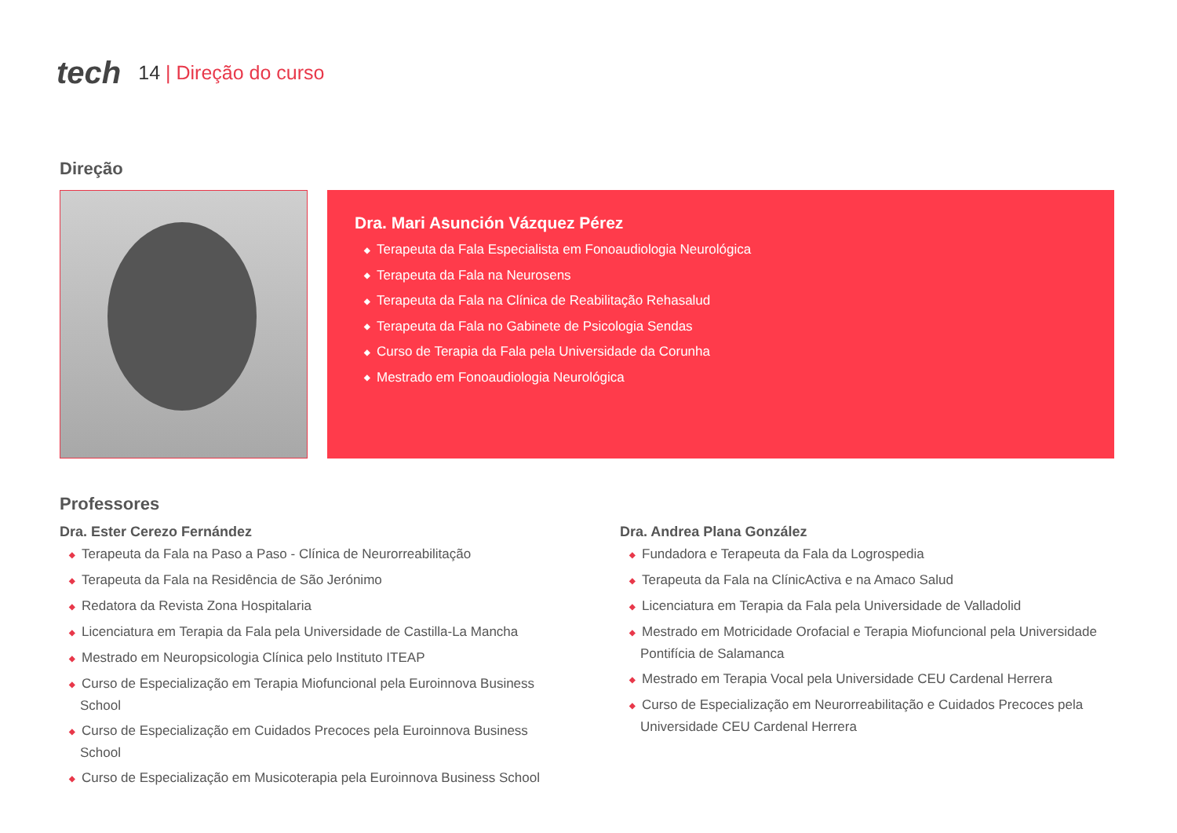tech
14 | Direção do curso
Direção
Dra. Mari Asunción Vázquez Pérez
◆ Terapeuta da Fala Especialista em Fonoaudiologia Neurológica
◆ Terapeuta da Fala na Neurosens
◆ Terapeuta da Fala na Clínica de Reabilitação Rehasalud
◆ Terapeuta da Fala no Gabinete de Psicologia Sendas
◆ Curso de Terapia da Fala pela Universidade da Corunha
◆ Mestrado em Fonoaudiologia Neurológica
Professores
Dra. Ester Cerezo Fernández
◆ Terapeuta da Fala na Paso a Paso - Clínica de Neurorreabilitação
◆ Terapeuta da Fala na Residência de São Jerónimo
◆ Redatora da Revista Zona Hospitalaria
◆ Licenciatura em Terapia da Fala pela Universidade de Castilla-La Mancha
◆ Mestrado em Neuropsicologia Clínica pelo Instituto ITEAP
◆ Curso de Especialização em Terapia Miofuncional pela Euroinnova Business School
◆ Curso de Especialização em Cuidados Precoces pela Euroinnova Business School
◆ Curso de Especialização em Musicoterapia pela Euroinnova Business School
Dra. Andrea Plana González
◆ Fundadora e Terapeuta da Fala da Logrospedia
◆ Terapeuta da Fala na ClínicActiva e na Amaco Salud
◆ Licenciatura em Terapia da Fala pela Universidade de Valladolid
◆ Mestrado em Motricidade Orofacial e Terapia Miofuncional pela Universidade Pontifícia de Salamanca
◆ Mestrado em Terapia Vocal pela Universidade CEU Cardenal Herrera
◆ Curso de Especialização em Neurorreabilitação e Cuidados Precoces pela Universidade CEU Cardenal Herrera